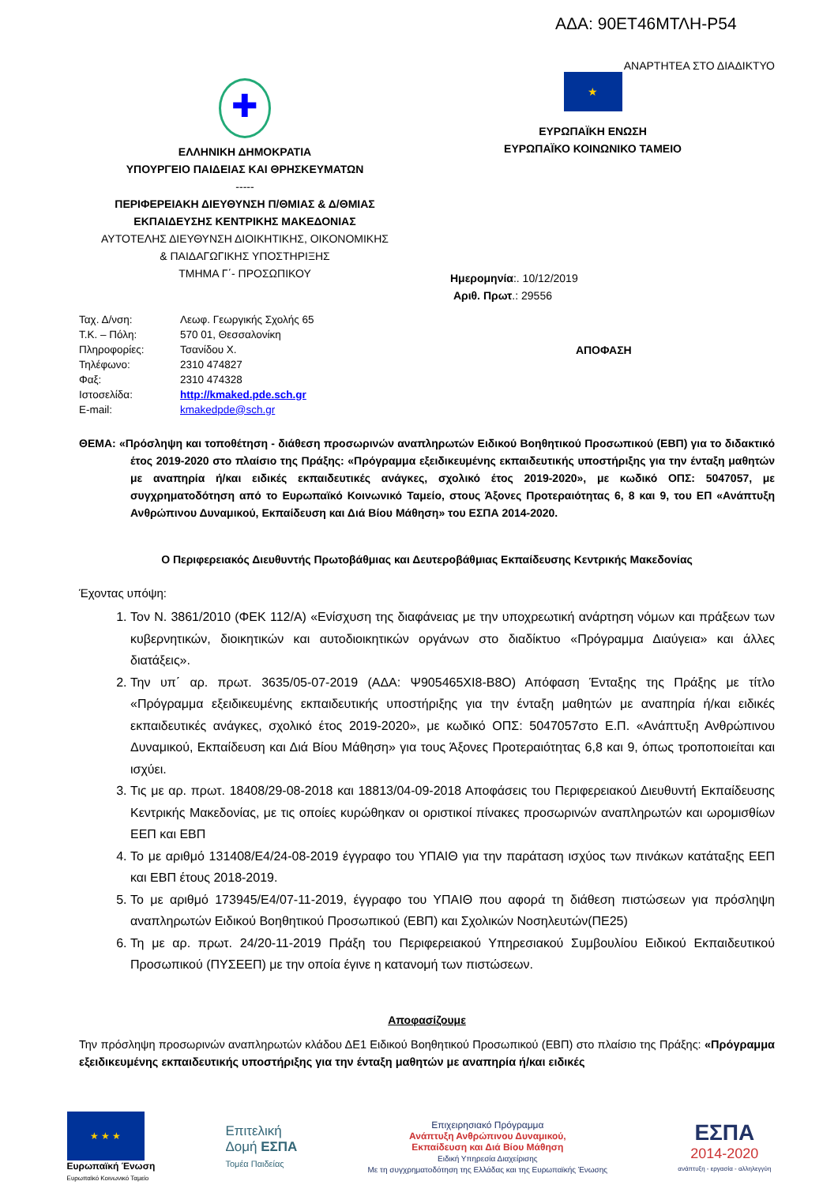ΑΔΑ: 90ΕΤ46ΜΤΛΗ-Ρ54
ΑΝΑΡΤΗΤΕΑ ΣΤΟ ΔΙΑΔΙΚΤΥΟ
✚
ΕΛΛΗΝΙΚΗ ΔΗΜΟΚΡΑΤΙΑ
ΥΠΟΥΡΓΕΙΟ ΠΑΙΔΕΙΑΣ ΚΑΙ ΘΡΗΣΚΕΥΜΑΤΩΝ
-----
ΠΕΡΙΦΕΡΕΙΑΚΗ ΔΙΕΥΘΥΝΣΗ Π/ΘΜΙΑΣ & Δ/ΘΜΙΑΣ
ΕΚΠΑΙΔΕΥΣΗΣ ΚΕΝΤΡΙΚΗΣ ΜΑΚΕΔΟΝΙΑΣ
ΑΥΤΟΤΕΛΗΣ ΔΙΕΥΘΥΝΣΗ ΔΙΟΙΚΗΤΙΚΗΣ, ΟΙΚΟΝΟΜΙΚΗΣ
& ΠΑΙΔΑΓΩΓΙΚΗΣ ΥΠΟΣΤΗΡΙΞΗΣ
ΤΜΗΜΑ Γ΄- ΠΡΟΣΩΠΙΚΟΥ
★
ΕΥΡΩΠΑΪΚΗ ΕΝΩΣΗ
ΕΥΡΩΠΑΪΚΟ ΚΟΙΝΩΝΙΚΟ ΤΑΜΕΙΟ
Ημερομηνία:. 10/12/2019
Αριθ. Πρωτ.: 29556
| Ταχ. Δ/νση: | Λεωφ. Γεωργικής Σχολής 65 |
| Τ.Κ. – Πόλη: | 570 01, Θεσσαλονίκη |
| Πληροφορίες: | Τσανίδου Χ. |
| Τηλέφωνο: | 2310 474827 |
| Φαξ: | 2310 474328 |
| Ιστοσελίδα: | http://kmaked.pde.sch.gr |
| E-mail: | kmakedpde@sch.gr |
ΑΠΟΦΑΣΗ
ΘΕΜΑ: «Πρόσληψη και τοποθέτηση - διάθεση προσωρινών αναπληρωτών Ειδικού Βοηθητικού Προσωπικού (ΕΒΠ) για το διδακτικό έτος 2019-2020 στο πλαίσιο της Πράξης: «Πρόγραμμα εξειδικευμένης εκπαιδευτικής υποστήριξης για την ένταξη μαθητών με αναπηρία ή/και ειδικές εκπαιδευτικές ανάγκες, σχολικό έτος 2019-2020», με κωδικό ΟΠΣ: 5047057, με συγχρηματοδότηση από το Ευρωπαϊκό Κοινωνικό Ταμείο, στους Άξονες Προτεραιότητας 6, 8 και 9, του ΕΠ «Ανάπτυξη Ανθρώπινου Δυναμικού, Εκπαίδευση και Διά Βίου Μάθηση» του ΕΣΠΑ 2014-2020.
Ο Περιφερειακός Διευθυντής Πρωτοβάθμιας και Δευτεροβάθμιας Εκπαίδευσης Κεντρικής Μακεδονίας
Έχοντας υπόψη:
1. Τον Ν. 3861/2010 (ΦΕΚ 112/Α) «Ενίσχυση της διαφάνειας με την υποχρεωτική ανάρτηση νόμων και πράξεων των κυβερνητικών, διοικητικών και αυτοδιοικητικών οργάνων στο διαδίκτυο «Πρόγραμμα Διαύγεια» και άλλες διατάξεις».
2. Την υπ΄ αρ. πρωτ. 3635/05-07-2019 (ΑΔΑ: Ψ905465ΧΙ8-Β8Ο) Απόφαση Ένταξης της Πράξης με τίτλο «Πρόγραμμα εξειδικευμένης εκπαιδευτικής υποστήριξης για την ένταξη μαθητών με αναπηρία ή/και ειδικές εκπαιδευτικές ανάγκες, σχολικό έτος 2019-2020», με κωδικό ΟΠΣ: 5047057στο Ε.Π. «Ανάπτυξη Ανθρώπινου Δυναμικού, Εκπαίδευση και Διά Βίου Μάθηση» για τους Άξονες Προτεραιότητας 6,8 και 9, όπως τροποποιείται και ισχύει.
3. Τις με αρ. πρωτ. 18408/29-08-2018 και 18813/04-09-2018 Αποφάσεις του Περιφερειακού Διευθυντή Εκπαίδευσης Κεντρικής Μακεδονίας, με τις οποίες κυρώθηκαν οι οριστικοί πίνακες προσωρινών αναπληρωτών και ωρομισθίων ΕΕΠ και ΕΒΠ
4. Το με αριθμό 131408/Ε4/24-08-2019 έγγραφο του ΥΠΑΙΘ για την παράταση ισχύος των πινάκων κατάταξης ΕΕΠ και ΕΒΠ έτους 2018-2019.
5. Το με αριθμό 173945/Ε4/07-11-2019, έγγραφο του ΥΠΑΙΘ που αφορά τη διάθεση πιστώσεων για πρόσληψη αναπληρωτών Ειδικού Βοηθητικού Προσωπικού (ΕΒΠ) και Σχολικών Νοσηλευτών(ΠΕ25)
6. Τη με αρ. πρωτ. 24/20-11-2019 Πράξη του Περιφερειακού Υπηρεσιακού Συμβουλίου Ειδικού Εκπαιδευτικού Προσωπικού (ΠΥΣΕΕΠ) με την οποία έγινε η κατανομή των πιστώσεων.
Αποφασίζουμε
Την πρόσληψη προσωρινών αναπληρωτών κλάδου ΔΕ1 Ειδικού Βοηθητικού Προσωπικού (ΕΒΠ) στο πλαίσιο της Πράξης: «Πρόγραμμα εξειδικευμένης εκπαιδευτικής υποστήριξης για την ένταξη μαθητών με αναπηρία ή/και ειδικές
★ ★ ★
Ευρωπαϊκή Ένωση
Ευρωπαϊκό Κοινωνικό Ταμείο
Επιτελική
Δομή ΕΣΠΑ
Τομέα Παιδείας
Επιχειρησιακό Πρόγραμμα
Ανάπτυξη Ανθρώπινου Δυναμικού,
Εκπαίδευση και Διά Βίου Μάθηση
Ειδική Υπηρεσία Διαχείρισης
Με τη συγχρηματοδότηση της Ελλάδας και της Ευρωπαϊκής Ένωσης
ΕΣΠΑ
2014-2020
ανάπτυξη - εργασία - αλληλεγγύη